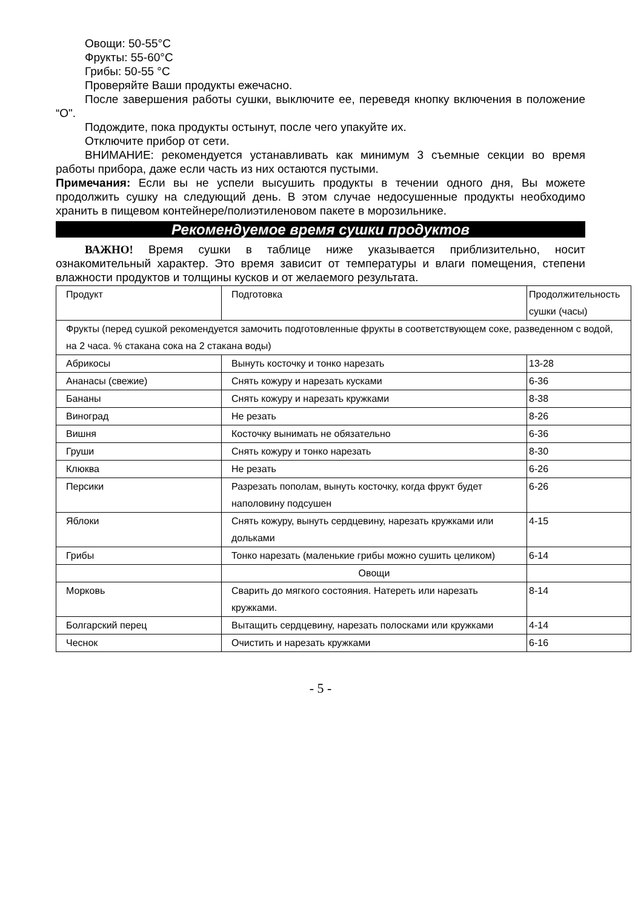Овощи: 50-55°С
Фрукты: 55-60°С
Грибы: 50-55 °С
Проверяйте Ваши продукты ежечасно.
После завершения работы сушки, выключите ее, переведя кнопку включения в положение “О".
Подождите, пока продукты остынут, после чего упакуйте их.
Отключите прибор от сети.
ВНИМАНИЕ: рекомендуется устанавливать как минимум 3 съемные секции во время работы прибора, даже если часть из них остаются пустыми.
Примечания: Если вы не успели высушить продукты в течении одного дня, Вы можете продолжить сушку на следующий день. В этом случае недосушенные продукты необходимо хранить в пищевом контейнере/полиэтиленовом пакете в морозильнике.
Рекомендуемое время сушки продуктов
ВАЖНО! Время сушки в таблице ниже указывается приблизительно, носит ознакомительный характер. Это время зависит от температуры и влаги помещения, степени влажности продуктов и толщины кусков и от желаемого результата.
| Продукт | Подготовка | Продолжительность сушки (часы) |
| Фрукты (перед сушкой рекомендуется замочить подготовленные фрукты в соответствующем соке, разведенном с водой, на 2 часа. % стакана сока на 2 стакана воды) | | |
| Абрикосы | Вынуть косточку и тонко нарезать | 13-28 |
| Ананасы (свежие) | Снять кожуру и нарезать кусками | 6-36 |
| Бананы | Снять кожуру и нарезать кружками | 8-38 |
| Виноград | Не резать | 8-26 |
| Вишня | Косточку вынимать не обязательно | 6-36 |
| Груши | Снять кожуру и тонко нарезать | 8-30 |
| Клюква | Не резать | 6-26 |
| Персики | Разрезать пополам, вынуть косточку, когда фрукт будет наполовину подсушен | 6-26 |
| Яблоки | Снять кожуру, вынуть сердцевину, нарезать кружками или дольками | 4-15 |
| Грибы | Тонко нарезать (маленькие грибы можно сушить целиком) | 6-14 |
| | Овощи | |
| Морковь | Сварить до мягкого состояния. Натереть или нарезать кружками. | 8-14 |
| Болгарский перец | Вытащить сердцевину, нарезать полосками или кружками | 4-14 |
| Чеснок | Очистить и нарезать кружками | 6-16 |
- 5 -